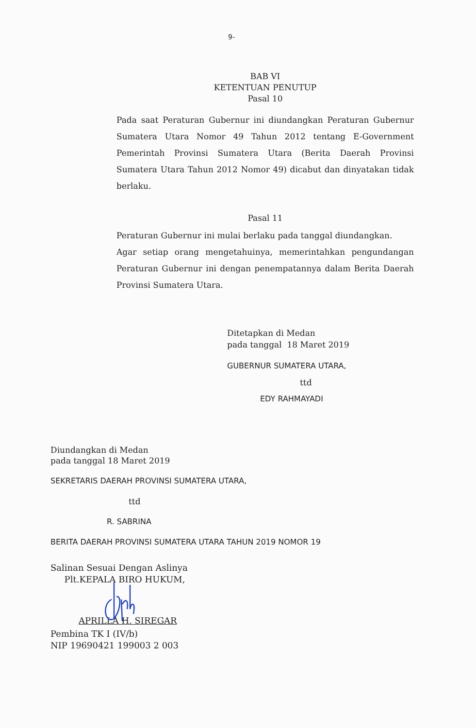9-
BAB VI
KETENTUAN PENUTUP
Pasal 10
Pada saat Peraturan Gubernur ini diundangkan Peraturan Gubernur Sumatera Utara Nomor 49 Tahun 2012 tentang E-Government Pemerintah Provinsi Sumatera Utara (Berita Daerah Provinsi Sumatera Utara Tahun 2012 Nomor 49) dicabut dan dinyatakan tidak berlaku.
Pasal 11
Peraturan Gubernur ini mulai berlaku pada tanggal diundangkan.
Agar setiap orang mengetahuinya, memerintahkan pengundangan Peraturan Gubernur ini dengan penempatannya dalam Berita Daerah Provinsi Sumatera Utara.
Ditetapkan di Medan
pada tanggal 18 Maret 2019
GUBERNUR SUMATERA UTARA,
ttd
EDY RAHMAYADI
Diundangkan di Medan
pada tanggal 18 Maret 2019
SEKRETARIS DAERAH PROVINSI SUMATERA UTARA,
ttd
R. SABRINA
BERITA DAERAH PROVINSI SUMATERA UTARA TAHUN 2019 NOMOR 19
Salinan Sesuai Dengan Aslinya
Plt.KEPALA BIRO HUKUM,
APRILLA H. SIREGAR
Pembina TK I (IV/b)
NIP 19690421 199003 2 003